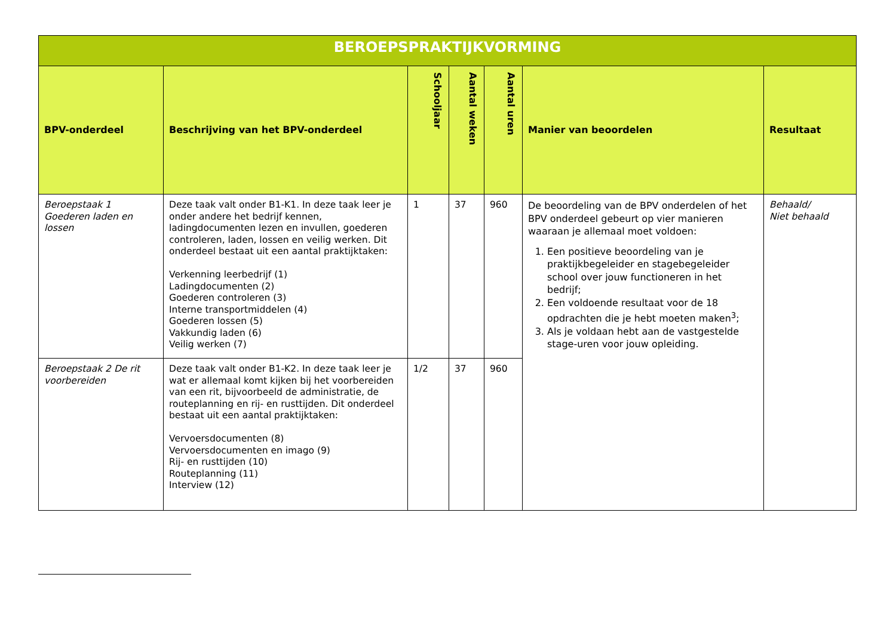| BEROEPSPRAKTIJKVORMING | | | | | | |
| --- | --- | --- | --- | --- | --- | --- |
| BPV-onderdeel | Beschrijving van het BPV-onderdeel | Schooljaar | Aantal weken | Aantal uren | Manier van beoordelen | Resultaat |
| Beroepstaak 1 Goederen laden en lossen | Deze taak valt onder B1-K1. In deze taak leer je onder andere het bedrijf kennen, ladingdocumenten lezen en invullen, goederen controleren, laden, lossen en veilig werken. Dit onderdeel bestaat uit een aantal praktijktaken: Verkenning leerbedrijf (1) Ladingdocumenten (2) Goederen controleren (3) Interne transportmiddelen (4) Goederen lossen (5) Vakkundig laden (6) Veilig werken (7) | 1 | 37 | 960 | De beoordeling van de BPV onderdelen of het BPV onderdeel gebeurt op vier manieren waaraan je allemaal moet voldoen: 1. Een positieve beoordeling van je praktijkbegeleider en stagebegeleider school over jouw functioneren in het bedrijf; 2. Een voldoende resultaat voor de 18 opdrachten die je hebt moeten maken<sup>3</sup>; 3. Als je voldaan hebt aan de vastgestelde stage-uren voor jouw opleiding. | Behaald/ Niet behaald |
| Beroepstaak 2 De rit voorbereiden | Deze taak valt onder B1-K2. In deze taak leer je wat er allemaal komt kijken bij het voorbereiden van een rit, bijvoorbeeld de administratie, de routeplanning en rij- en rusttijden. Dit onderdeel bestaat uit een aantal praktijktaken: Vervoersdocumenten (8) Vervoersdocumenten en imago (9) Rij- en rusttijden (10) Routeplanning (11) Interview (12) | 1/2 | 37 | 960 | | |